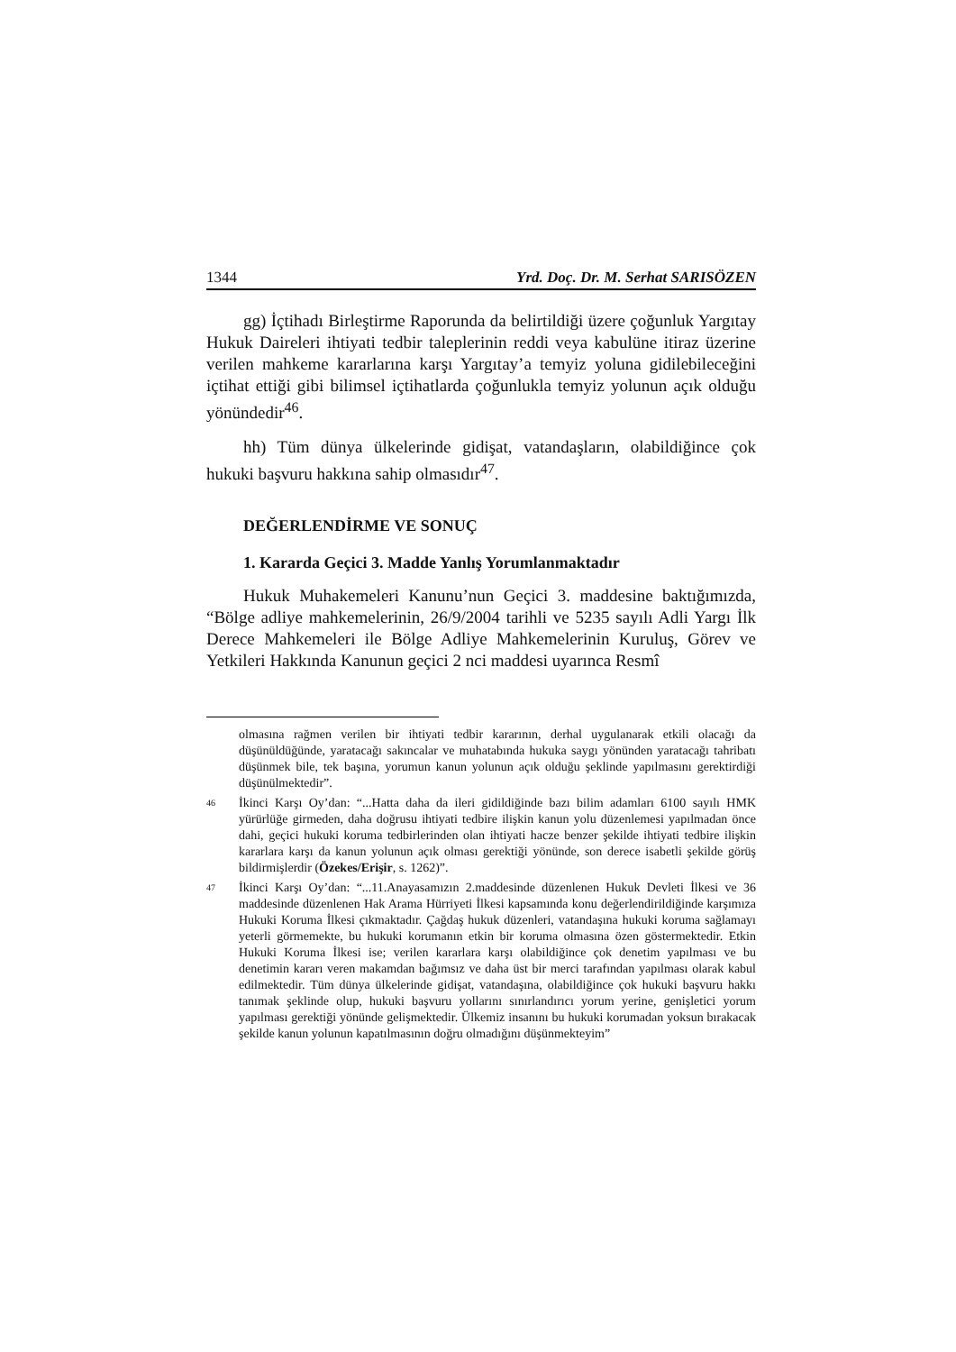1344 Yrd. Doç. Dr. M. Serhat SARISÖZEN
gg) İçtihadı Birleştirme Raporunda da belirtildiği üzere çoğunluk Yargıtay Hukuk Daireleri ihtiyati tedbir taleplerinin reddi veya kabulüne itiraz üzerine verilen mahkeme kararlarına karşı Yargıtay’a temyiz yoluna gidilebileceğini içtihat ettiği gibi bilimsel içtihatlarda çoğunlukla temyiz yolunun açık olduğu yönündedir<sup>46</sup>.
hh) Tüm dünya ülkelerinde gidişat, vatandaşların, olabildiğince çok hukuki başvuru hakkına sahip olmasıdır<sup>47</sup>.
DEĞERLENDİRME VE SONUÇ
1. Kararda Geçici 3. Madde Yanlış Yorumlanmaktadır
Hukuk Muhakemeleri Kanunu’nun Geçici 3. maddesine baktığımızda, “Bölge adliye mahkemelerinin, 26/9/2004 tarihli ve 5235 sayılı Adli Yargı İlk Derece Mahkemeleri ile Bölge Adliye Mahkemelerinin Kuruluş, Görev ve Yetkileri Hakkında Kanunun geçici 2 nci maddesi uyarınca Resmî
olmasına rağmen verilen bir ihtiyati tedbir kararının, derhal uygulanarak etkili olacağı da düşünüldüğünde, yaratacağı sakıncalar ve muhatabında hukuka saygı yönünden yaratacağı tahribatı düşünmek bile, tek başına, yorumun kanun yolunun açık olduğu şeklinde yapılmasını gerektirdiği düşünülmektedir”.
46 İkinci Karşı Oy’dan: “...Hatta daha da ileri gidildiğinde bazı bilim adamları 6100 sayılı HMK yürürlüğe girmeden, daha doğrusu ihtiyati tedbire ilişkin kanun yolu düzenlemesi yapılmadan önce dahi, geçici hukuki koruma tedbirlerinden olan ihtiyati hacze benzer şekilde ihtiyati tedbire ilişkin kararlara karşı da kanun yolunun açık olması gerektiği yönünde, son derece isabetli şekilde görüş bildirmişlerdir (Özekes/Erişir, s. 1262)”.
47 İkinci Karşı Oy’dan: “...11.Anayasamızın 2.maddesinde düzenlenen Hukuk Devleti İlkesi ve 36 maddesinde düzenlenen Hak Arama Hürriyeti İlkesi kapsamında konu değerlendirildiğinde karşımıza Hukuki Koruma İlkesi çıkmaktadır. Çağdaş hukuk düzenleri, vatandaşına hukuki koruma sağlamayı yeterli görmemekte, bu hukuki korumanın etkin bir koruma olmasına özen göstermektedir. Etkin Hukuki Koruma İlkesi ise; verilen kararlara karşı olabildiğince çok denetim yapılması ve bu denetimin kararı veren makamdan bağımsız ve daha üst bir merci tarafından yapılması olarak kabul edilmektedir. Tüm dünya ülkelerinde gidişat, vatandaşına, olabildiğince çok hukuki başvuru hakkı tanımak şeklinde olup, hukuki başvuru yollarını sınırlandırıcı yorum yerine, genişletici yorum yapılması gerektiği yönünde gelişmektedir. Ülkemiz insanını bu hukuki korumadan yoksun bırakacak şekilde kanun yolunun kapatılmasının doğru olmadığını düşünmekteyim”